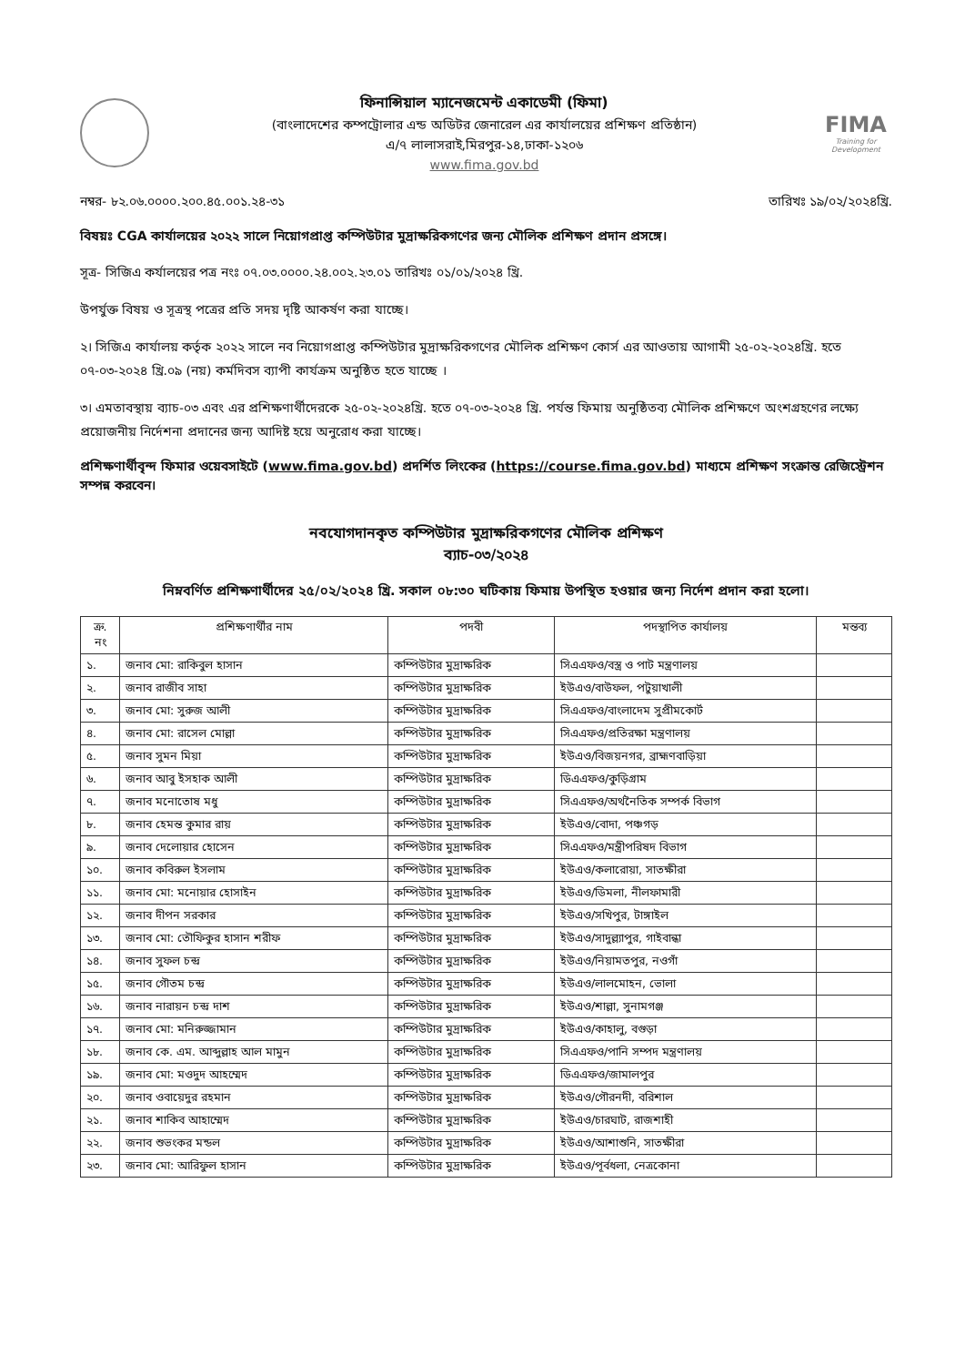ফিনান্সিয়াল ম্যানেজমেন্ট একাডেমী (ফিমা)
(বাংলাদেশের কম্পট্রোলার এন্ড অডিটর জেনারেল এর কার্যালয়ের প্রশিক্ষণ প্রতিষ্ঠান)
এ/৭ লালাসরাই,মিরপুর-১৪,ঢাকা-১২০৬
www.fima.gov.bd
FIMA
Training for Development
নম্বর- ৮২.০৬.০০০০.২০০.৪৫.০০১.২৪-৩১ তারিখঃ ১৯/০২/২০২৪খ্রি.
বিষয়ঃ CGA কার্যালয়ের ২০২২ সালে নিয়োগপ্রাপ্ত কম্পিউটার মুদ্রাক্ষরিকগণের জন্য মৌলিক প্রশিক্ষণ প্রদান প্রসঙ্গে।
সূত্র- সিজিএ কর্যালয়ের পত্র নংঃ ০৭.০৩.০০০০.২৪.০০২.২৩.০১ তারিখঃ ০১/০১/২০২৪ খ্রি.
উপর্যুক্ত বিষয় ও সূত্রস্থ পত্রের প্রতি সদয় দৃষ্টি আকর্ষণ করা যাচ্ছে।
২। সিজিএ কার্যালয় কর্তৃক ২০২২ সালে নব নিয়োগপ্রাপ্ত কম্পিউটার মুদ্রাক্ষরিকগণের মৌলিক প্রশিক্ষণ কোর্স এর আওতায় আগামী ২৫-০২-২০২৪খ্রি. হতে ০৭-০৩-২০২৪ খ্রি.০৯ (নয়) কর্মদিবস ব্যাপী কার্যক্রম অনুষ্ঠিত হতে যাচ্ছে ।
৩। এমতাবস্থায় ব্যাচ-০৩ এবং এর প্রশিক্ষণার্থীদেরকে ২৫-০২-২০২৪খ্রি. হতে ০৭-০৩-২০২৪ খ্রি. পর্যন্ত ফিমায় অনুষ্ঠিতব্য মৌলিক প্রশিক্ষণে অংশগ্রহণের লক্ষ্যে প্রয়োজনীয় নির্দেশনা প্রদানের জন্য আদিষ্ট হয়ে অনুরোধ করা যাচ্ছে।
প্রশিক্ষণার্থীবৃন্দ ফিমার ওয়েবসাইটে (www.fima.gov.bd) প্রদর্শিত লিংকের (https://course.fima.gov.bd) মাধ্যমে প্রশিক্ষণ সংক্রান্ত রেজিস্ট্রেশন সম্পন্ন করবেন।
নবযোগদানকৃত কম্পিউটার মুদ্রাক্ষরিকগণের মৌলিক প্রশিক্ষণ
ব্যাচ-০৩/২০২৪
নিম্নবর্ণিত প্রশিক্ষণার্থীদের ২৫/০২/২০২৪ খ্রি. সকাল ০৮:৩০ ঘটিকায় ফিমায় উপস্থিত হওয়ার জন্য নির্দেশ প্রদান করা হলো।
| ক্র. নং | প্রশিক্ষণার্থীর নাম | পদবী | পদস্থাপিত কার্যালয় | মন্তব্য |
| --- | --- | --- | --- | --- |
| ১. | জনাব মো: রাকিবুল হাসান | কম্পিউটার মুদ্রাক্ষরিক | সিএএফও/বস্ত্র ও পাট মন্ত্রণালয় | |
| ২. | জনাব রাজীব সাহা | কম্পিউটার মুদ্রাক্ষরিক | ইউএও/বাউফল, পটুয়াখালী | |
| ৩. | জনাব মো: সুরুজ আলী | কম্পিউটার মুদ্রাক্ষরিক | সিএএফও/বাংলাদেম সুপ্রীমকোর্ট | |
| ৪. | জনাব মো: রাসেল মোল্লা | কম্পিউটার মুদ্রাক্ষরিক | সিএএফও/প্রতিরক্ষা মন্ত্রণালয় | |
| ৫. | জনাব সুমন মিয়া | কম্পিউটার মুদ্রাক্ষরিক | ইউএও/বিজয়নগর, ব্রাহ্মণবাড়িয়া | |
| ৬. | জনাব আবু ইসহাক আলী | কম্পিউটার মুদ্রাক্ষরিক | ডিএএফও/কুড়িগ্রাম | |
| ৭. | জনাব মনোতোষ মধু | কম্পিউটার মুদ্রাক্ষরিক | সিএএফও/অর্থনৈতিক সম্পর্ক বিভাগ | |
| ৮. | জনাব হেমন্ত কুমার রায় | কম্পিউটার মুদ্রাক্ষরিক | ইউএও/বোদা, পঞ্চগড় | |
| ৯. | জনাব দেলোয়ার হোসেন | কম্পিউটার মুদ্রাক্ষরিক | সিএএফও/মন্ত্রীপরিষদ বিভাগ | |
| ১০. | জনাব কবিরুল ইসলাম | কম্পিউটার মুদ্রাক্ষরিক | ইউএও/কলারোয়া, সাতক্ষীরা | |
| ১১. | জনাব মো: মনোয়ার হোসাইন | কম্পিউটার মুদ্রাক্ষরিক | ইউএও/ডিমলা, নীলফামারী | |
| ১২. | জনাব দীপন সরকার | কম্পিউটার মুদ্রাক্ষরিক | ইউএও/সখিপুর, টাঙ্গাইল | |
| ১৩. | জনাব মো: তৌফিকুর হাসান শরীফ | কম্পিউটার মুদ্রাক্ষরিক | ইউএও/সাদুল্ল্যাপুর, গাইবান্ধা | |
| ১৪. | জনাব সুফল চন্দ্র | কম্পিউটার মুদ্রাক্ষরিক | ইউএও/নিয়ামতপুর, নওগাঁ | |
| ১৫. | জনাব গৌতম চন্দ্র | কম্পিউটার মুদ্রাক্ষরিক | ইউএও/লালমোহন, ভোলা | |
| ১৬. | জনাব নারায়ন চন্দ্র দাশ | কম্পিউটার মুদ্রাক্ষরিক | ইউএও/শাল্লা, সুনামগঞ্জ | |
| ১৭. | জনাব মো: মনিরুজ্জামান | কম্পিউটার মুদ্রাক্ষরিক | ইউএও/কাহালু, বগুড়া | |
| ১৮. | জনাব কে. এম. আব্দুল্লাহ আল মামুন | কম্পিউটার মুদ্রাক্ষরিক | সিএএফও/পানি সম্পদ মন্ত্রণালয় | |
| ১৯. | জনাব মো: মওদুদ আহম্মেদ | কম্পিউটার মুদ্রাক্ষরিক | ডিএএফও/জামালপুর | |
| ২০. | জনাব ওবায়েদুর রহমান | কম্পিউটার মুদ্রাক্ষরিক | ইউএও/গৌরনদী, বরিশাল | |
| ২১. | জনাব শাকিব আহাম্মেদ | কম্পিউটার মুদ্রাক্ষরিক | ইউএও/চারঘাট, রাজশাহী | |
| ২২. | জনাব শুভংকর মন্ডল | কম্পিউটার মুদ্রাক্ষরিক | ইউএও/আশাশুনি, সাতক্ষীরা | |
| ২৩. | জনাব মো: আরিফুল হাসান | কম্পিউটার মুদ্রাক্ষরিক | ইউএও/পূর্বধলা, নেত্রকোনা | |